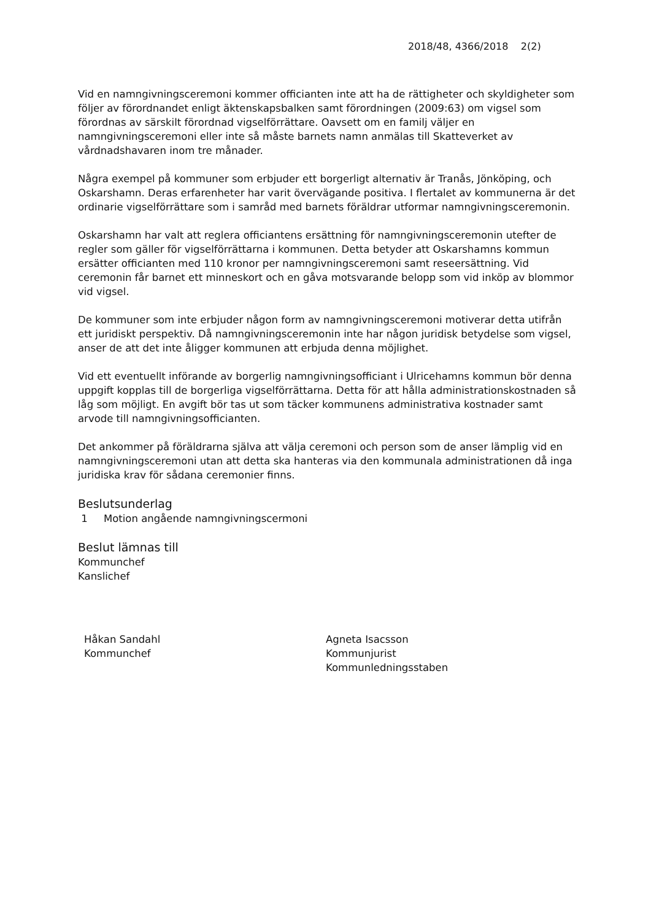2018/48, 4366/2018 2(2)
Vid en namngivningsceremoni kommer officianten inte att ha de rättigheter och skyldigheter som följer av förordnandet enligt äktenskapsbalken samt förordningen (2009:63) om vigsel som förordnas av särskilt förordnad vigselförrättare. Oavsett om en familj väljer en namngivningsceremoni eller inte så måste barnets namn anmälas till Skatteverket av vårdnadshavaren inom tre månader.
Några exempel på kommuner som erbjuder ett borgerligt alternativ är Tranås, Jönköping, och Oskarshamn. Deras erfarenheter har varit övervägande positiva. I flertalet av kommunerna är det ordinarie vigselförrättare som i samråd med barnets föräldrar utformar namngivningsceremonin.
Oskarshamn har valt att reglera officiantens ersättning för namngivningsceremonin utefter de regler som gäller för vigselförrättarna i kommunen. Detta betyder att Oskarshamns kommun ersätter officianten med 110 kronor per namngivningsceremoni samt reseersättning. Vid ceremonin får barnet ett minneskort och en gåva motsvarande belopp som vid inköp av blommor vid vigsel.
De kommuner som inte erbjuder någon form av namngivningsceremoni motiverar detta utifrån ett juridiskt perspektiv. Då namngivningsceremonin inte har någon juridisk betydelse som vigsel, anser de att det inte åligger kommunen att erbjuda denna möjlighet.
Vid ett eventuellt införande av borgerlig namngivningsofficiant i Ulricehamns kommun bör denna uppgift kopplas till de borgerliga vigselförrättarna. Detta för att hålla administrationskostnaden så låg som möjligt. En avgift bör tas ut som täcker kommunens administrativa kostnader samt arvode till namngivningsofficianten.
Det ankommer på föräldrarna själva att välja ceremoni och person som de anser lämplig vid en namngivningsceremoni utan att detta ska hanteras via den kommunala administrationen då inga juridiska krav för sådana ceremonier finns.
Beslutsunderlag
1 Motion angående namngivningscermoni
Beslut lämnas till
Kommunchef
Kanslichef
Håkan Sandahl
Kommunchef
Agneta Isacsson
Kommunjurist
Kommunledningsstaben